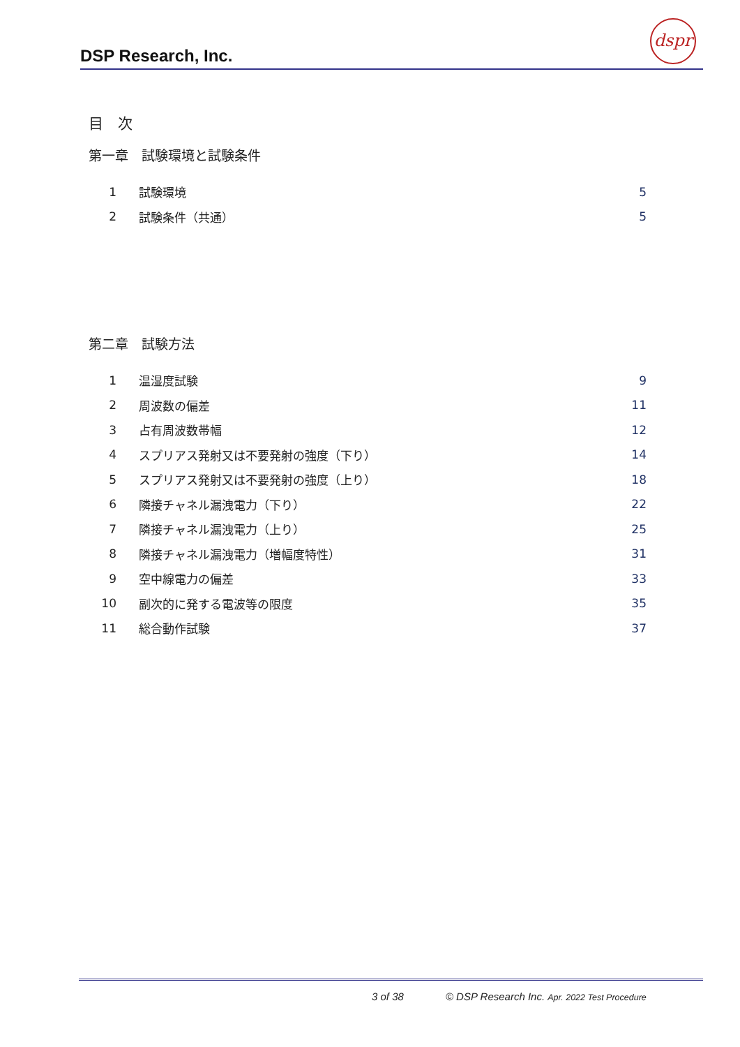DSP Research, Inc.
dspr
目　次
第一章　試験環境と試験条件
| 1 | 試験環境 | 5 |
| 2 | 試験条件（共通） | 5 |
第二章　試験方法
| 1 | 温湿度試験 | 9 |
| 2 | 周波数の偏差 | 11 |
| 3 | 占有周波数帯幅 | 12 |
| 4 | スプリアス発射又は不要発射の強度（下り） | 14 |
| 5 | スプリアス発射又は不要発射の強度（上り） | 18 |
| 6 | 隣接チャネル漏洩電力（下り） | 22 |
| 7 | 隣接チャネル漏洩電力（上り） | 25 |
| 8 | 隣接チャネル漏洩電力（増幅度特性） | 31 |
| 9 | 空中線電力の偏差 | 33 |
| 10 | 副次的に発する電波等の限度 | 35 |
| 11 | 総合動作試験 | 37 |
3 of 38 © DSP Research Inc. Apr. 2022 Test Procedure